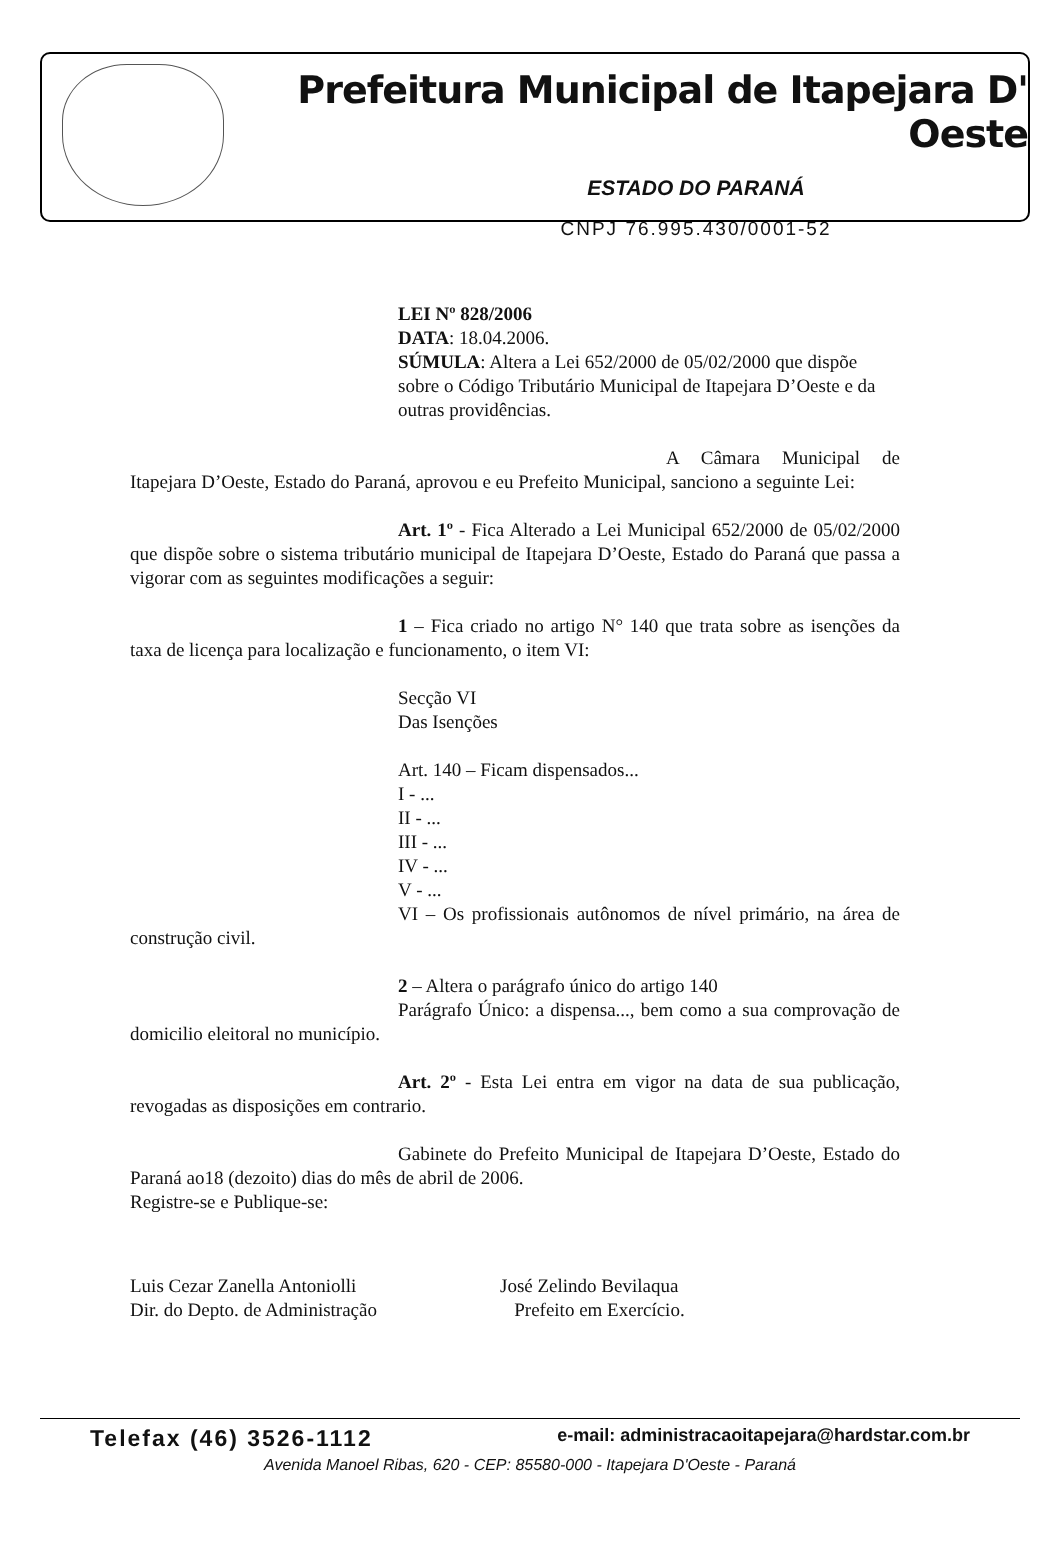Prefeitura Municipal de Itapejara D' Oeste
ESTADO DO PARANÁ
CNPJ 76.995.430/0001-52
LEI Nº 828/2006
DATA: 18.04.2006.
SÚMULA: Altera a Lei 652/2000 de 05/02/2000 que dispõe sobre o Código Tributário Municipal de Itapejara D’Oeste e da outras providências.
A Câmara Municipal de Itapejara D’Oeste, Estado do Paraná, aprovou e eu Prefeito Municipal, sanciono a seguinte Lei:
Art. 1º - Fica Alterado a Lei Municipal 652/2000 de 05/02/2000 que dispõe sobre o sistema tributário municipal de Itapejara D’Oeste, Estado do Paraná que passa a vigorar com as seguintes modificações a seguir:
1 – Fica criado no artigo N° 140 que trata sobre as isenções da taxa de licença para localização e funcionamento, o item VI:
Secção VI
Das Isenções
Art. 140 – Ficam dispensados...
I - ...
II - ...
III - ...
IV - ...
V - ...
VI – Os profissionais autônomos de nível primário, na área de construção civil.
2 – Altera o parágrafo único do artigo 140
Parágrafo Único: a dispensa..., bem como a sua comprovação de domicilio eleitoral no município.
Art. 2º - Esta Lei entra em vigor na data de sua publicação, revogadas as disposições em contrario.
Gabinete do Prefeito Municipal de Itapejara D’Oeste, Estado do Paraná ao18 (dezoito) dias do mês de abril de 2006.
Registre-se e Publique-se:
Luis Cezar Zanella Antoniolli
Dir. do Depto. de Administração
José Zelindo Bevilaqua
Prefeito em Exercício.
Telefax (46) 3526-1112 e-mail: administracaoitapejara@hardstar.com.br
Avenida Manoel Ribas, 620 - CEP: 85580-000 - Itapejara D'Oeste - Paraná